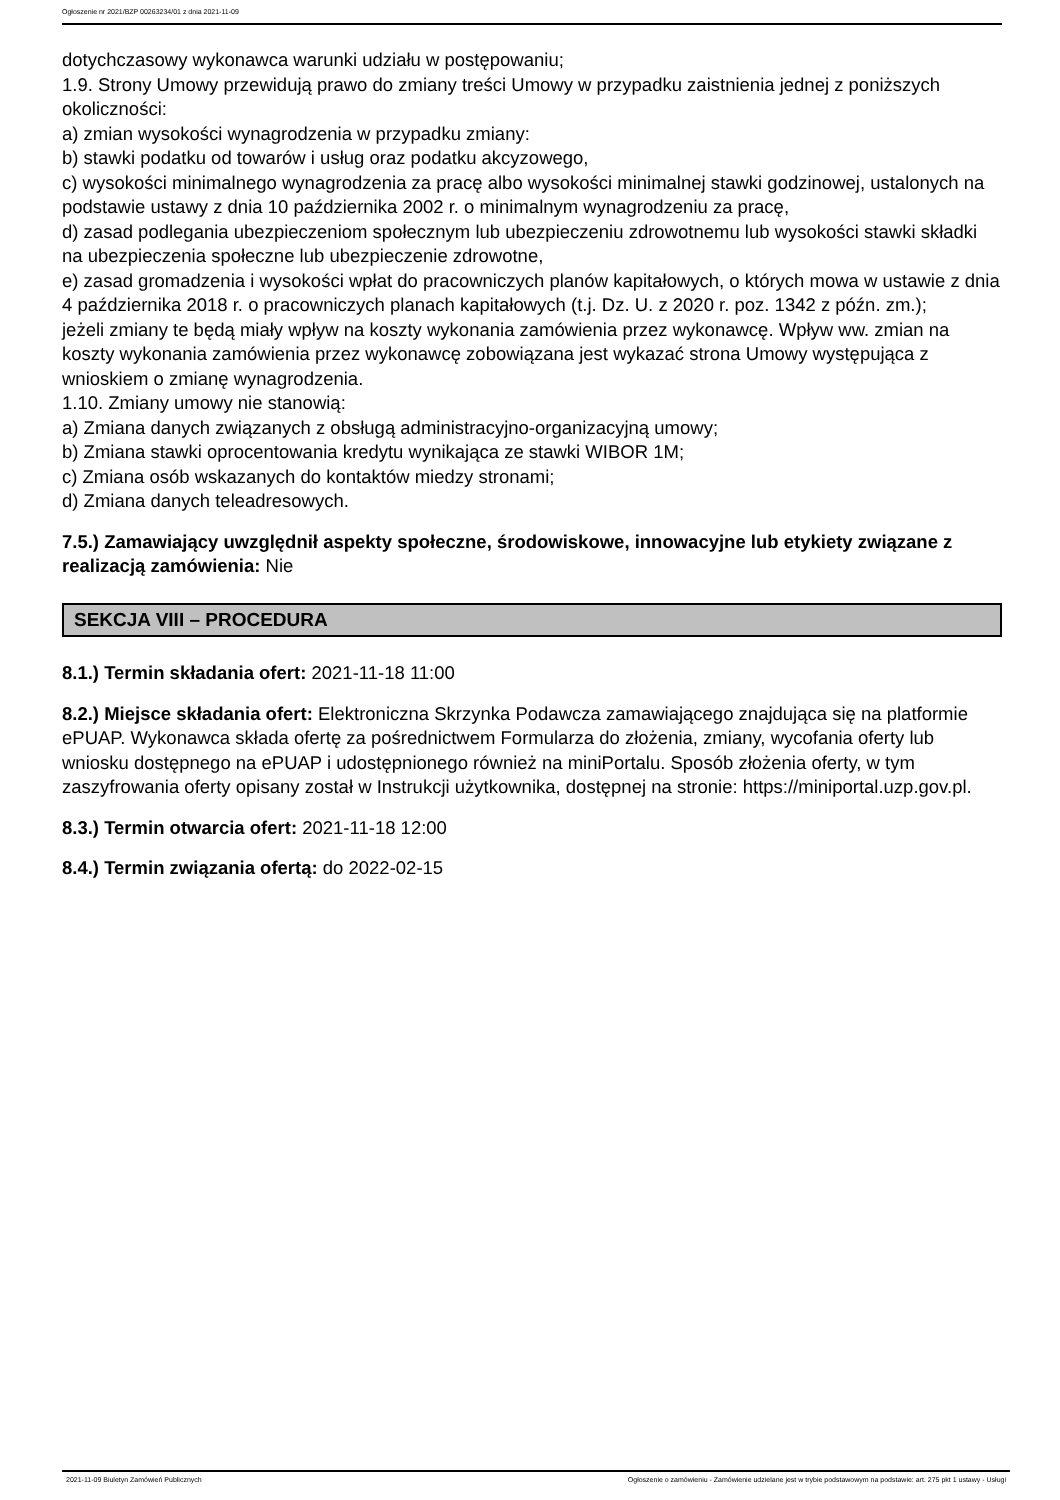Ogłoszenie nr 2021/BZP 00263234/01 z dnia 2021-11-09
dotychczasowy wykonawca warunki udziału w postępowaniu;
1.9. Strony Umowy przewidują prawo do zmiany treści Umowy w przypadku zaistnienia jednej z poniższych okoliczności:
a) zmian wysokości wynagrodzenia w przypadku zmiany:
b) stawki podatku od towarów i usług oraz podatku akcyzowego,
c) wysokości minimalnego wynagrodzenia za pracę albo wysokości minimalnej stawki godzinowej, ustalonych na podstawie ustawy z dnia 10 października 2002 r. o minimalnym wynagrodzeniu za pracę,
d) zasad podlegania ubezpieczeniom społecznym lub ubezpieczeniu zdrowotnemu lub wysokości stawki składki na ubezpieczenia społeczne lub ubezpieczenie zdrowotne,
e) zasad gromadzenia i wysokości wpłat do pracowniczych planów kapitałowych, o których mowa w ustawie z dnia 4 października 2018 r. o pracowniczych planach kapitałowych (t.j. Dz. U. z 2020 r. poz. 1342 z późn. zm.);
jeżeli zmiany te będą miały wpływ na koszty wykonania zamówienia przez wykonawcę. Wpływ ww. zmian na koszty wykonania zamówienia przez wykonawcę zobowiązana jest wykazać strona Umowy występująca z wnioskiem o zmianę wynagrodzenia.
1.10. Zmiany umowy nie stanowią:
a) Zmiana danych związanych z obsługą administracyjno-organizacyjną umowy;
b) Zmiana stawki oprocentowania kredytu wynikająca ze stawki WIBOR 1M;
c) Zmiana osób wskazanych do kontaktów miedzy stronami;
d) Zmiana danych teleadresowych.
7.5.) Zamawiający uwzględnił aspekty społeczne, środowiskowe, innowacyjne lub etykiety związane z realizacją zamówienia: Nie
SEKCJA VIII – PROCEDURA
8.1.) Termin składania ofert: 2021-11-18 11:00
8.2.) Miejsce składania ofert: Elektroniczna Skrzynka Podawcza zamawiającego znajdująca się na platformie ePUAP. Wykonawca składa ofertę za pośrednictwem Formularza do złożenia, zmiany, wycofania oferty lub wniosku dostępnego na ePUAP i udostępnionego również na miniPortalu. Sposób złożenia oferty, w tym zaszyfrowania oferty opisany został w Instrukcji użytkownika, dostępnej na stronie: https://miniportal.uzp.gov.pl.
8.3.) Termin otwarcia ofert: 2021-11-18 12:00
8.4.) Termin związania ofertą: do 2022-02-15
2021-11-09 Biuletyn Zamówień Publicznych Ogłoszenie o zamówieniu - Zamówienie udzielane jest w trybie podstawowym na podstawie: art. 275 pkt 1 ustawy - Usługi